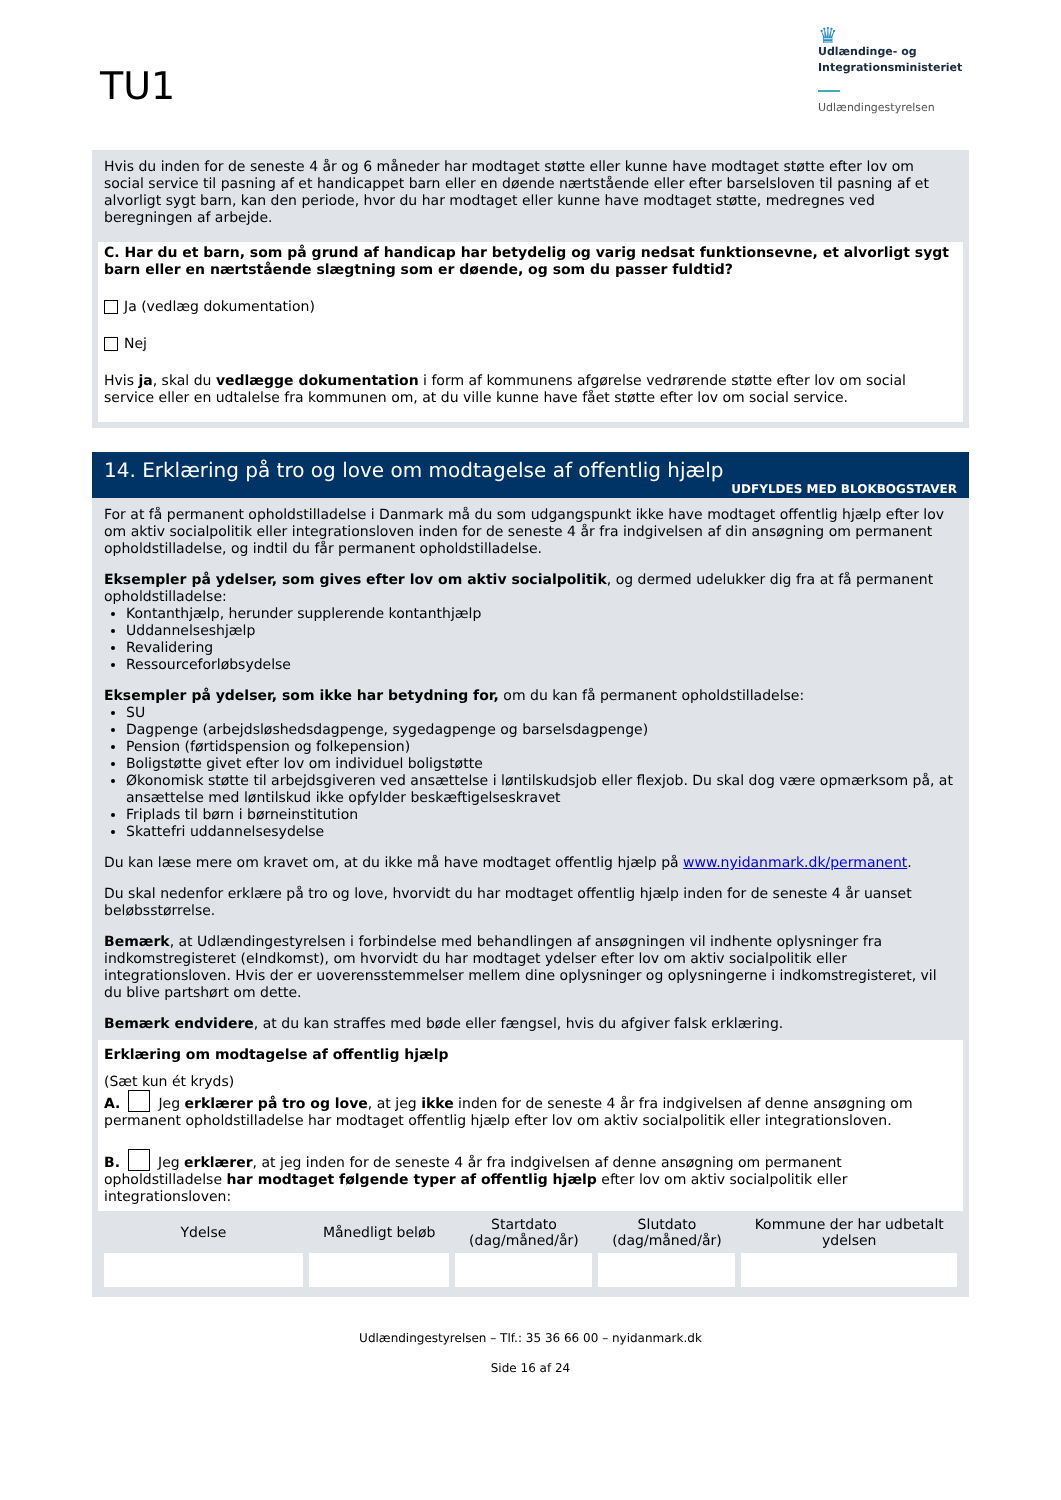TU1
♛
Udlændinge- og
Integrationsministeriet
Udlændingestyrelsen
Hvis du inden for de seneste 4 år og 6 måneder har modtaget støtte eller kunne have modtaget støtte efter lov om social service til pasning af et handicappet barn eller en døende nærtstående eller efter barselsloven til pasning af et alvorligt sygt barn, kan den periode, hvor du har modtaget eller kunne have modtaget støtte, medregnes ved beregningen af arbejde.
C. Har du et barn, som på grund af handicap har betydelig og varig nedsat funktionsevne, et alvorligt sygt barn eller en nærtstående slægtning som er døende, og som du passer fuldtid?
Ja (vedlæg dokumentation)
Nej
Hvis ja, skal du vedlægge dokumentation i form af kommunens afgørelse vedrørende støtte efter lov om social service eller en udtalelse fra kommunen om, at du ville kunne have fået støtte efter lov om social service.
14. Erklæring på tro og love om modtagelse af offentlig hjælp
UDFYLDES MED BLOKBOGSTAVER
For at få permanent opholdstilladelse i Danmark må du som udgangspunkt ikke have modtaget offentlig hjælp efter lov om aktiv socialpolitik eller integrationsloven inden for de seneste 4 år fra indgivelsen af din ansøgning om permanent opholdstilladelse, og indtil du får permanent opholdstilladelse.
Eksempler på ydelser, som gives efter lov om aktiv socialpolitik, og dermed udelukker dig fra at få permanent opholdstilladelse:
Kontanthjælp, herunder supplerende kontanthjælp
Uddannelseshjælp
Revalidering
Ressourceforløbsydelse
Eksempler på ydelser, som ikke har betydning for, om du kan få permanent opholdstilladelse:
SU
Dagpenge (arbejdsløshedsdagpenge, sygedagpenge og barselsdagpenge)
Pension (førtidspension og folkepension)
Boligstøtte givet efter lov om individuel boligstøtte
Økonomisk støtte til arbejdsgiveren ved ansættelse i løntilskudsjob eller flexjob. Du skal dog være opmærksom på, at ansættelse med løntilskud ikke opfylder beskæftigelseskravet
Friplads til børn i børneinstitution
Skattefri uddannelsesydelse
Du kan læse mere om kravet om, at du ikke må have modtaget offentlig hjælp på www.nyidanmark.dk/permanent.
Du skal nedenfor erklære på tro og love, hvorvidt du har modtaget offentlig hjælp inden for de seneste 4 år uanset beløbsstørrelse.
Bemærk, at Udlændingestyrelsen i forbindelse med behandlingen af ansøgningen vil indhente oplysninger fra indkomstregisteret (eIndkomst), om hvorvidt du har modtaget ydelser efter lov om aktiv socialpolitik eller integrationsloven. Hvis der er uoverensstemmelser mellem dine oplysninger og oplysningerne i indkomstregisteret, vil du blive partshørt om dette.
Bemærk endvidere, at du kan straffes med bøde eller fængsel, hvis du afgiver falsk erklæring.
Erklæring om modtagelse af offentlig hjælp
(Sæt kun ét kryds)
A. Jeg erklærer på tro og love, at jeg ikke inden for de seneste 4 år fra indgivelsen af denne ansøgning om permanent opholdstilladelse har modtaget offentlig hjælp efter lov om aktiv socialpolitik eller integrationsloven.
B. Jeg erklærer, at jeg inden for de seneste 4 år fra indgivelsen af denne ansøgning om permanent opholdstilladelse har modtaget følgende typer af offentlig hjælp efter lov om aktiv socialpolitik eller integrationsloven:
| Ydelse | Månedligt beløb | Startdato (dag/måned/år) | Slutdato (dag/måned/år) | Kommune der har udbetalt ydelsen |
| --- | --- | --- | --- | --- |
Udlændingestyrelsen – Tlf.: 35 36 66 00 – nyidanmark.dk
Side 16 af 24